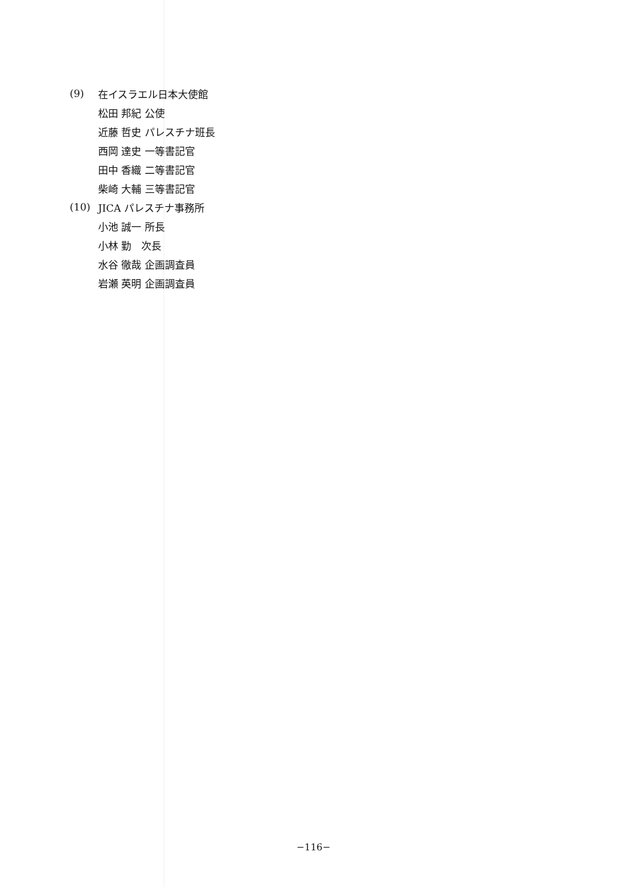(9) 在イスラエル日本大使館
松田 邦紀 公使
近藤 哲史 パレスチナ班長
西岡 達史 一等書記官
田中 香織 二等書記官
柴崎 大輔 三等書記官
(10) JICA パレスチナ事務所
小池 誠一 所長
小林 勤 次長
水谷 徹哉 企画調査員
岩瀬 英明 企画調査員
−116−